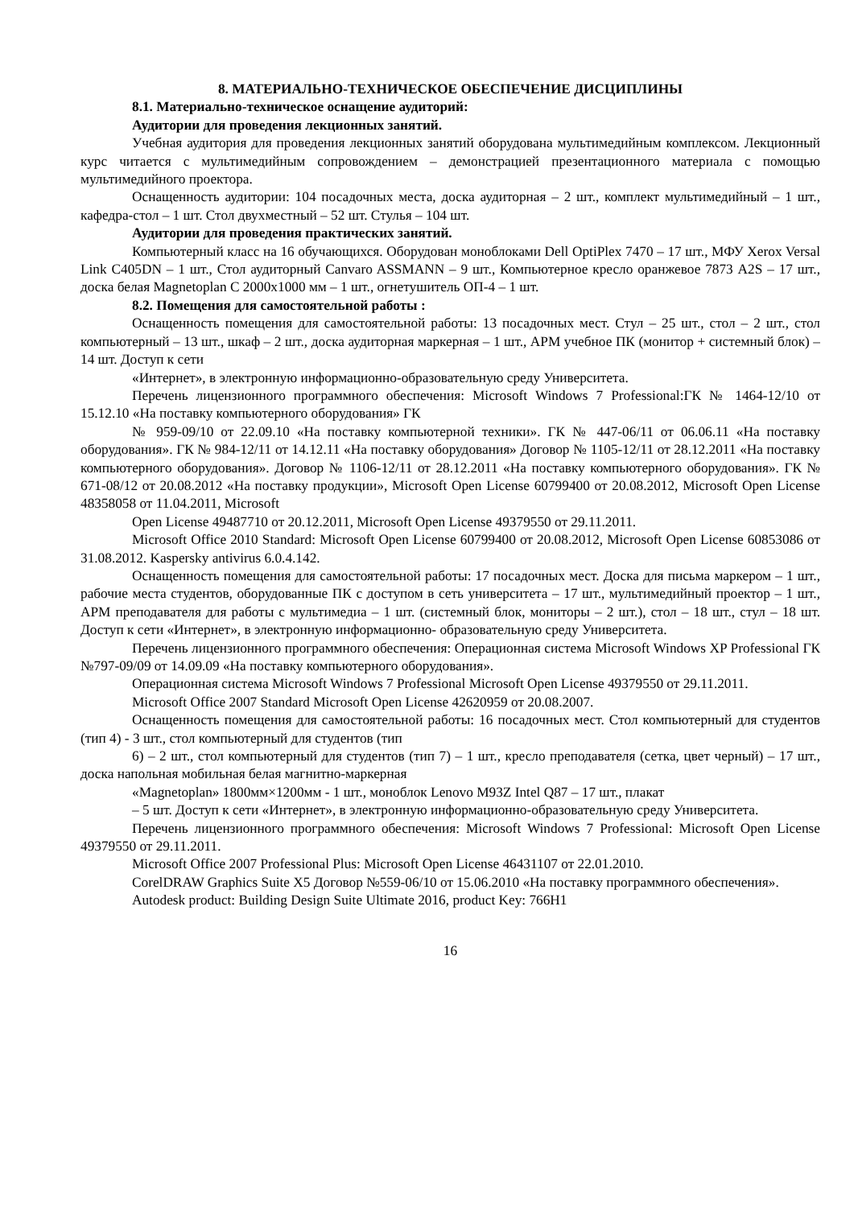8. МАТЕРИАЛЬНО-ТЕХНИЧЕСКОЕ ОБЕСПЕЧЕНИЕ ДИСЦИПЛИНЫ
8.1. Материально-техническое оснащение аудиторий:
Аудитории для проведения лекционных занятий.
Учебная аудитория для проведения лекционных занятий оборудована мультимедийным комплексом. Лекционный курс читается с мультимедийным сопровождением – демонстрацией презентационного материала с помощью мультимедийного проектора.
Оснащенность аудитории: 104 посадочных места, доска аудиторная – 2 шт., комплект мультимедийный – 1 шт., кафедра-стол – 1 шт. Стол двухместный – 52 шт. Стулья – 104 шт.
Аудитории для проведения практических занятий.
Компьютерный класс на 16 обучающихся. Оборудован моноблоками Dell OptiPlex 7470 – 17 шт., МФУ Xerox Versal Link C405DN – 1 шт., Стол аудиторный Canvaro ASSMANN – 9 шт., Компьютерное кресло оранжевое 7873 A2S – 17 шт., доска белая Magnetoplan C 2000x1000 мм – 1 шт., огнетушитель ОП-4 – 1 шт.
8.2. Помещения для самостоятельной работы :
Оснащенность помещения для самостоятельной работы: 13 посадочных мест. Стул – 25 шт., стол – 2 шт., стол компьютерный – 13 шт., шкаф – 2 шт., доска аудиторная маркерная – 1 шт., АРМ учебное ПК (монитор + системный блок) – 14 шт. Доступ к сети
«Интернет», в электронную информационно-образовательную среду Университета.
Перечень лицензионного программного обеспечения: Microsoft Windows 7 Professional:ГК № 1464-12/10 от 15.12.10 «На поставку компьютерного оборудования» ГК
№ 959-09/10 от 22.09.10 «На поставку компьютерной техники». ГК № 447-06/11 от 06.06.11 «На поставку оборудования». ГК № 984-12/11 от 14.12.11 «На поставку оборудования» Договор № 1105-12/11 от 28.12.2011 «На поставку компьютерного оборудования». Договор № 1106-12/11 от 28.12.2011 «На поставку компьютерного оборудования». ГК № 671-08/12 от 20.08.2012 «На поставку продукции», Microsoft Open License 60799400 от 20.08.2012, Microsoft Open License 48358058 от 11.04.2011, Microsoft
Open License 49487710 от 20.12.2011, Microsoft Open License 49379550 от 29.11.2011.
Microsoft Office 2010 Standard: Microsoft Open License 60799400 от 20.08.2012, Microsoft Open License 60853086 от 31.08.2012. Kaspersky antivirus 6.0.4.142.
Оснащенность помещения для самостоятельной работы: 17 посадочных мест. Доска для письма маркером – 1 шт., рабочие места студентов, оборудованные ПК с доступом в сеть университета – 17 шт., мультимедийный проектор – 1 шт., АРМ преподавателя для работы с мультимедиа – 1 шт. (системный блок, мониторы – 2 шт.), стол – 18 шт., стул – 18 шт. Доступ к сети «Интернет», в электронную информационно- образовательную среду Университета.
Перечень лицензионного программного обеспечения: Операционная система Microsoft Windows XP Professional ГК №797-09/09 от 14.09.09 «На поставку компьютерного оборудования».
Операционная система Microsoft Windows 7 Professional Microsoft Open License 49379550 от 29.11.2011.
Microsoft Office 2007 Standard Microsoft Open License 42620959 от 20.08.2007.
Оснащенность помещения для самостоятельной работы: 16 посадочных мест. Стол компьютерный для студентов (тип 4) - 3 шт., стол компьютерный для студентов (тип
6) – 2 шт., стол компьютерный для студентов (тип 7) – 1 шт., кресло преподавателя (сетка, цвет черный) – 17 шт., доска напольная мобильная белая магнитно-маркерная
«Magnetoplan» 1800мм×1200мм - 1 шт., моноблок Lenovo M93Z Intel Q87 – 17 шт., плакат
– 5 шт. Доступ к сети «Интернет», в электронную информационно-образовательную среду Университета.
Перечень лицензионного программного обеспечения: Microsoft Windows 7 Professional: Microsoft Open License 49379550 от 29.11.2011.
Microsoft Office 2007 Professional Plus: Microsoft Open License 46431107 от 22.01.2010.
CorelDRAW Graphics Suite X5 Договор №559-06/10 от 15.06.2010 «На поставку программного обеспечения».
Autodesk product: Building Design Suite Ultimate 2016, product Key: 766H1
16